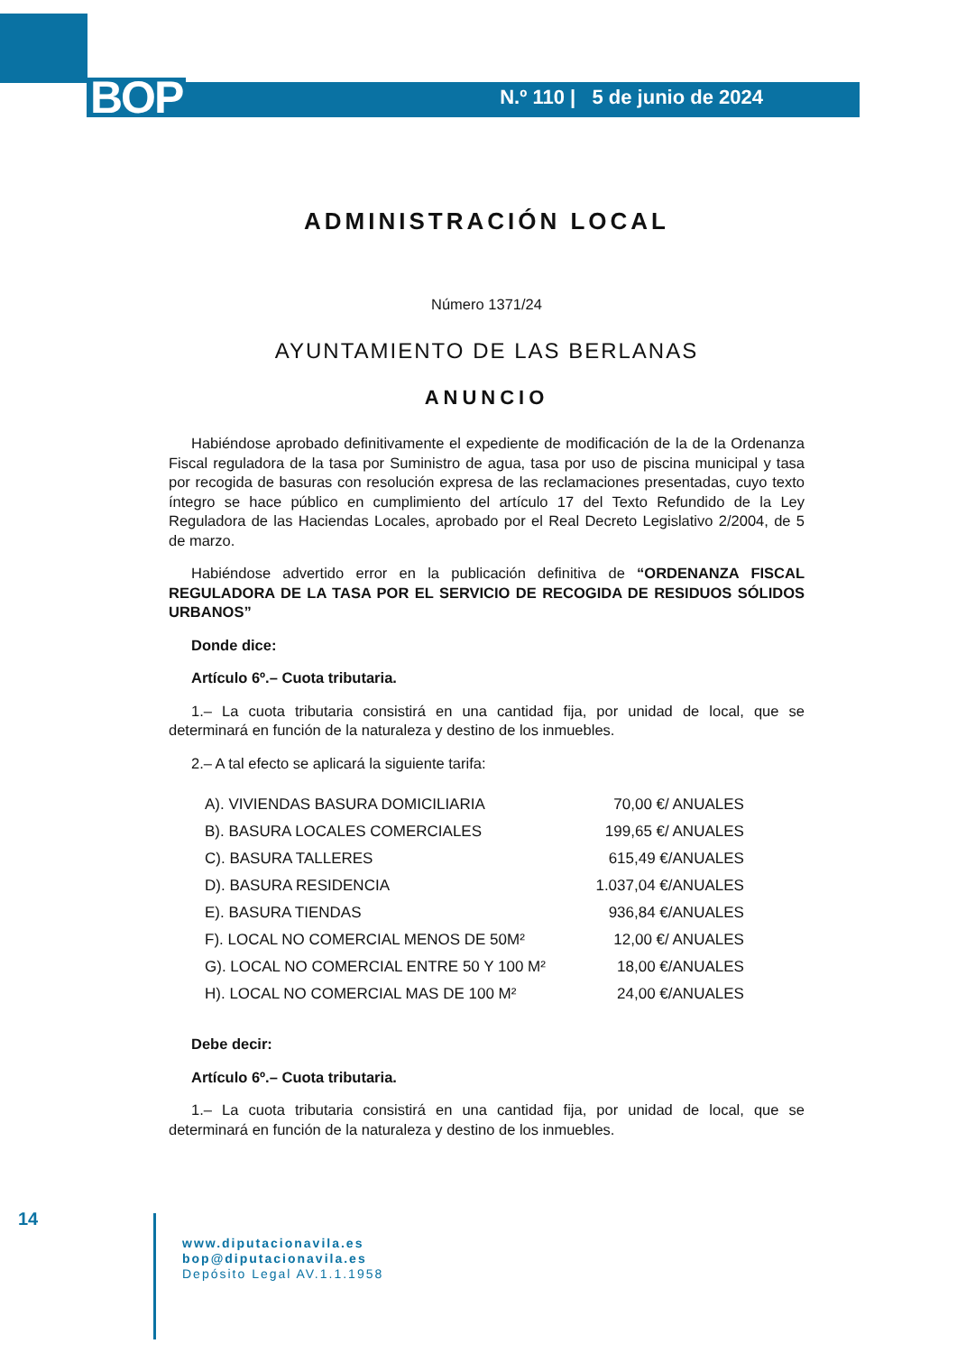BOP N.º 110 | 5 de junio de 2024
ADMINISTRACIÓN LOCAL
Número 1371/24
AYUNTAMIENTO DE LAS BERLANAS
ANUNCIO
Habiéndose aprobado definitivamente el expediente de modificación de la de la Ordenanza Fiscal reguladora de la tasa por Suministro de agua, tasa por uso de piscina municipal y tasa por recogida de basuras con resolución expresa de las reclamaciones presentadas, cuyo texto íntegro se hace público en cumplimiento del artículo 17 del Texto Refundido de la Ley Reguladora de las Haciendas Locales, aprobado por el Real Decreto Legislativo 2/2004, de 5 de marzo.
Habiéndose advertido error en la publicación definitiva de “ORDENANZA FISCAL REGULADORA DE LA TASA POR EL SERVICIO DE RECOGIDA DE RESIDUOS SÓLIDOS URBANOS”
Donde dice:
Artículo 6º.– Cuota tributaria.
1.– La cuota tributaria consistirá en una cantidad fija, por unidad de local, que se determinará en función de la naturaleza y destino de los inmuebles.
2.– A tal efecto se aplicará la siguiente tarifa:
| A). VIVIENDAS BASURA DOMICILIARIA | 70,00 €/ ANUALES |
| B). BASURA LOCALES COMERCIALES | 199,65 €/ ANUALES |
| C). BASURA TALLERES | 615,49 €/ANUALES |
| D). BASURA RESIDENCIA | 1.037,04 €/ANUALES |
| E). BASURA TIENDAS | 936,84 €/ANUALES |
| F). LOCAL NO COMERCIAL MENOS DE 50M² | 12,00 €/ ANUALES |
| G). LOCAL NO COMERCIAL ENTRE 50 Y 100 M² | 18,00 €/ANUALES |
| H). LOCAL NO COMERCIAL MAS DE 100 M² | 24,00 €/ANUALES |
Debe decir:
Artículo 6º.– Cuota tributaria.
1.– La cuota tributaria consistirá en una cantidad fija, por unidad de local, que se determinará en función de la naturaleza y destino de los inmuebles.
14
www.diputacionavila.es
bop@diputacionavila.es
Depósito Legal AV.1.1.1958